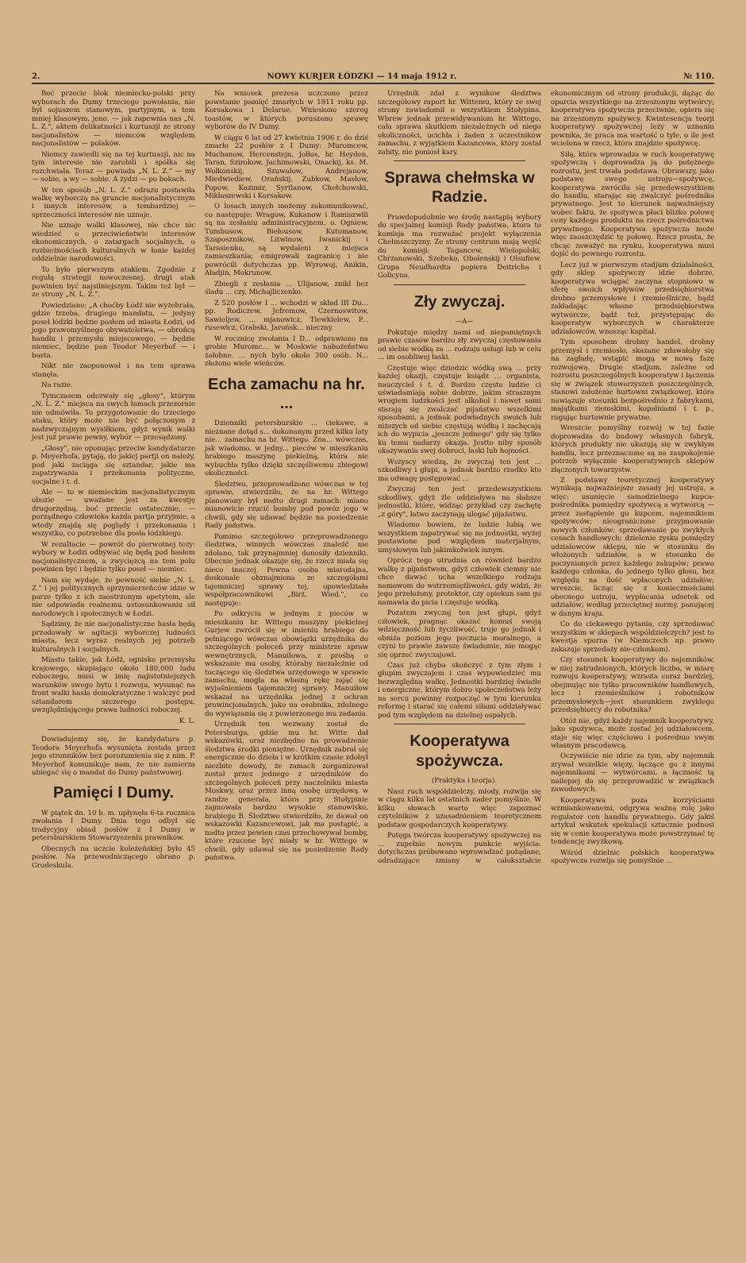2. NOWY KURJER ŁÓDZKI — 14 maja 1912 r. № 110.
Boć przecie blok niemiecko-polski przy wyborach do Dumy trzeciego powołania, nie był sojuszem stanowym, partyjnym, a tem mniej klasowym, jeno, — jak zapewnia nas „N. L. Z.", aktem delikatności i kurtuazji ze strony nacjonalistów — niemców względem nacjonalistów — polaków.
Niemcy zawiedli się na tej kurtuazji, nic na tym interesie nie zarobili i spółka się rozchwiała. Teraz — powiada „N. L. Z." — my — sobie, a wy — sobie. A żydzi — po bokach.
W ten sposób „N. L. Z." odrazu postawiła walkę wyborczą na gruncie nacjonalistycznym i innych interesów, a tembardziej — sprzeczności interesów nie uznaje.
Nie uznaje walki klasowej, nie chce nic wiedzieć o przeciwieństwie interesów ekonomicznych, o zatargach socjalnych, o rozbieżnościach kulturalnych w łonie każdej oddzielnie narodowości.
To było pierwszym atakiem. Zgodnie z regułą strategji nowoczesnej, drugi atak powinien być najsilniejszym. Takim też był — ze strony „N. L. Z.".
Powiedziano: „A choćby Łódź nie wyżebrała, gdzie trzeba, drugiego mandatu, — jedyny poseł łódzki będzie posłem od miasta Łodzi, od jego prawomyślnego obywatelstwa, — obrońcą handlu i przemysłu miejscowego, — będzie niemiec, będzie pan Teodor Meyerhof — i basta.
Nikt nie zaoponował i na tem sprawa stanęła.
Na razie.
Tymczasem odezwały się „głosy", którym „N. L. Z." miejsca na swych łamach przezornie nie odmówiła. To przygotowanie do trzeciego ataku, który może nie być połączonym z nadzwyczajnym wysiłkiem, gdyż wynik walki jest już prawie pewny, wybór — przesądzony.
„Głosy", nie oponując przeciw kandydaturze p. Meyerhofa, pytają, do jakiej partji on należy, pod jaki zaciąga się sztandar, jakie ma zapatrywania i przekonania polityczne, socjalne i t. d.
Ale — to w niemieckim nacjonalistycznym obozie — uważane jest za kwestję drugorzędną, boć przecie ostatecznie, — porządnego człowieka każda partja przyjmie, a wtedy znajdą się poglądy i przekonania i wszystko, co potrzebne dla posła łódzkiego.
W rezultacie — powrót do pierwotnej tezy: wybory w Łodzi odbywać się będą pod hasłem nacjonalistycznem, a zwycięzcą na tem polu powinien być i będzie tylko poseł — niemiec.
Nam się wydaje, że pewność siebie „N. L. Z." i jej politycznych sprzymierzeńców idzie w parze tylko z ich zaostrzonym apetytem, ale nie odpowiada realnemu ustosunkowaniu sił narodowych i społecznych w Łodzi.
Sądzimy, że nie nacjonalistyczne hasła będą przodowały w agitacji wyborczej ludności miasta, lecz wyraz realnych jej potrzeb kulturalnych i socjalnych.
Miasto takie, jak Łódź, ognisko przemysłu krajowego, skupiające około 180,000 ludu roboczego, musi w imię najistotniejszych warunków swego bytu i rozwoju, wysunąć na front walki hasła demokratyczne i walczyć pod sztandarem szczerego postępu, uwzględniającego prawa ludności roboczej.
K. L.
Dowiadujemy się, że kandydatura p. Teodora Meyerhofa wysunięta została przez jego stronników bez porozumienia się z nim. P. Meyerhof komunikuje nam, że nie zamierza ubiegać się o mandat do Dumy państwowej.
Pamięci I Dumy.
W piątek dn. 10 b. m. upłynęła 6-ta rocznica zwołania I Dumy. Dnia tego odbył się tradycyjny obiad posłów z I Dumy w petersburskiem Stowarzyszeniu prawników.
Obecnych na uczcie koleżeńskiej było 45 posłów. Na przewodniczącego obrano p. Grodeskula.
Na wniosek prezesa uczczono przez powstanie pamięć zmarłych w 1911 roku pp. Korsakowa i Delarue. Wniesiono szereg toastów, w których poruszano sprawę wyborów do IV Dumy.
W ciągu 6 lat od 27 kwietnia 1906 r. do dziś zmarło 22 posłów z I Dumy: Muromcew, Muchanow, Hercenstejn, Jołłos, hr. Heyden, Taran, Szirokow, Jachimowski, Onackij, ks. M. Wołkonskij, Szuwałow, Andrejanow, Miedwiediew, Orańskij, Zubkow, Masłow, Popow, Kazimir, Syrtlanow, Chełchowski, Mikłaszewski i Korsakow.
O losach innych możemy zakomunikować, co następuje: Wragow, Kukanow i Ramiszwili są na zesłaniu administracyjnem, o. Ogniew, Tumbusow, Biełousow, Kutomanow, Szaposznikow, Litwinow, Iwanickij i Tarasienko, są wydaleni z miejsca zamieszkania; emigrowali zagranicę i nie powrócili dotychczas pp. Wyrowoj, Anikin, Aładjin, Mokrunow.
Zbiegli z zesłania ... Ulijanow, znikł bez śladu ... czy, Michajliczenko.
Z 520 posłów I ... wchodzi w skład III Du... pp. Rodiczew, Jefremow, Czernoswitow, Sawieljew, ... mjanowicz, Tiewkielew, P... rusewicz, Grabski, Jarońsk... nieczny.
W rocznicę zwołania I D... odprawiono na grobie Muromc... w Moskwie nabożeństwo żałobne. ... nych było około 300 osób. N... złożono wiele wieńców.
Echa zamachu na hr. ...
Dzienniki petersburskie ... ciekawe, a nieznane dotąd s... dokonanym przed kilku laty nie... zamachu na hr. Wittego. Zna... wówczas, jak wiadomo, w jedny... pieców w mieszkaniu hrabiego maszynę piekielną, która nie wybuchła tylko dzięki szczęśliwemu zbiegowi okoliczności.
Śledztwo, przeprowadzone wówczas w tej sprawie, stwierdziło, że na hr. Wittego planowany był nadto drugi zamach: miano mianowicie rzucić bomby pod powóz jego w chwili, gdy się udawać będzie na posiedzenie Rady państwa.
Pomimo szczegółowo przeprowadzonego śledztwa, winnych wówczas znaleźć nie zdołano, tak przynajmniej donosiły dzienniki. Obecnie jednak okazuje się, że rzecz miała się nieco inaczej. Pewna osoba miarodajna, doskonale obznajmiona ze szczegółami tajemniczej sprawy tej, opowiedziała współpracownikowi „Birż. Wied.", co następuje:
Po odkryciu w jednym z pieców w mieszkaniu hr. Wittego maszyny piekielnej Gurjew zwrócił się w imieniu hrabiego do pełniącego wówczas obowiązki urzędnika do szczególnych poleceń przy ministrze spraw wewnętrznych, Manuiłowa, z prośbą o wskazanie mu osoby, któraby niezależnie od toczącego się śledztwa urzędowego w sprawie zamachu, mogła na własną rękę zająć się wyjaśnieniem tajemniczej sprawy. Manuiłow wskazał na urzędnika jednej z ochran prowincjonalnych, jako na osobnika, zdolnego do wywiązania się z powierzonego mu zadania.
Urzędnik ten wezwany został do Petersburga, gdzie mu hr. Witte dał wskazówki, oraz niezbędne na prowadzenie śledztwa środki pieniężne. Urzędnik zabrał się energicznie do dzieła i w krótkim czasie zdobył niezbite dowody, że zamach zorganizował został przez jednego z urzędników do szczególnych poleceń przy naczelniku miasta Moskwy, oraz przez inną osobę urzędową w randze generała, która przy Stołypinie zajmowała bardzo wysokie stanowisko, hrabiego B. Śledztwo stwierdziło, że dawał on wskazówki Kazancewowi, jak ma postąpić, a nadto przez pewien czas przechowywał bomby, które rzucone być miały w hr. Wittego w chwili, gdy udawał się na posiedzenie Rady państwa.
Urzędnik zdał z wyników śledztwa szczegółowy raport hr. Wittemu, który ze swej strony zawiadomił o wszystkiem Stołypina. Wbrew jednak przewidywaniom hr. Wittego, cała sprawa skutkiem niezależnych od niego okoliczności, ucichła i żaden z uczestników zamachu, z wyjątkiem Kazancewa, który został zabity, nie poniósł kary.
Sprawa chełmska w Radzie.
Prawdopodobnie we środę nastąpią wybory do specjalnej komisji Rady państwa, która to komisja ma rozważać projekt wyłączenia Chełmszczyzny. Ze strony centrum mają wejść do komisji: Tagancew, Wielopolski, Chrzanowski, Szebeko, Obolenskij i Olsufiew. Grupa Neudhardta popiera Deitricha i Golicyna.
Zły zwyczaj.
—A—
Pokutuje między nami od niepamiętnych prawie czasów bardzo zły zwyczaj częstowania od siebie wódką za ... rodzaju usługi lub w celu ... im osobliwej łaski.
Częstuje więc dziedzic wódką swą ... przy każdej okazji, częstuje ksiądz ... organista, nauczyciel i t. d. Bardzo często ludzie ci uświadamiają sobie dobrze, jakim strasznym wrogiem ludzkości jest alkohol i nawet sami starają się zwalczać pijaństwo wszelkimi sposobami, a jednak podwładnych swoich lub niższych od siebie częstują wódką i zachęcają ich do wypicia „jeszcze jednego" gdy się tylko ku temu nadarzy okazja. Jestto niby sposób okazywania swej dobroci, łaski lub hojności.
Wszyscy wiedzą, że zwyczaj ten jest ... szkodliwy i głupi, a jednak bardzo rzadko kto ma odwagę postępować ...
Zwyczaj ten jest przedewszystkiem szkodliwy, gdyż źle oddziaływa na słabsze jednostki, które, widząc przykład czy zachętę „z góry", łatwo zaczynają ulegać pijaństwu.
Wiadomo bowiem, że ludzie lubią we wszystkiem zapatrywać się na jednostki, wyżej postawione pod względem materjalnym, umysłowym lub jakimkolwiek innym.
Oprócz tego utrudnia on również bardzo walkę z pijaństwem, gdyż człowiek ciemny nie chce dawać ucha wszelkiego rodzaju namowom do wstrzemięźliwości, gdy widzi, że jego przełożony, protektor, czy opiekun sam go namawia do picia i częstuje wódką.
Pozatem zwyczaj ten jest głupi, gdyż człowiek, pragnąc okazać komuś swoją wdzięczność lub życzliwość, truje go jednak i obniża poziom jego poczucia moralnego, a czyni to prawie zawsze świadomie, nie mogąc się oprzeć zwyczajowi.
Czas już chyba skończyć z tym złym i głupim zwyczajem i czas wypowiedzieć mu bezwzględną walkę. Jednostki bardziej światłe i energiczne, którym dobro społeczeństwa leży na sercu powinny rozpocząć w tym kierunku reformę i starać się całemi siłami oddziaływać pod tym względem na dzielnej ospałych.
Kooperatywa spożywcza.
(Praktyka i teorja).
Nasz ruch współdzielczy, młody, rozwija się w ciągu kilku lat ostatnich nader pomyślnie. W kilku słowach warto więc zapoznać czytelników z uzasadnieniem teoretycznem podstaw gospodarczych kooperatywy.
Potęga twórcza kooperatywy spożywczej na ... zupełnie nowym punkcie wyjścia: dotychczas próbowano wprowadzać pożądane, odradzające zmiany w całokształcie ekonomicznym od strony produkcji, dążąc do oparcia wszystkiego na zrzeszonym wytwórcy; kooperatywa spożywcza przeciwnie, opiera się na zrzeszonym spożywcy. Kwintesencja teorji kooperatywy spożywczej leży w uznaniu pewnika, że praca ma wartość o tyle, o ile jest wcielona w rzecz, która znajdzie spożywcę.
Siłą, która wprowadza w ruch kooperatywę spożywczą i doprowadza ją do potężnego rozrostu, jest trwała podstawa. Obrawszy, jako podstawę swego ustroju—spożywcę, kooperatywa zwróciła się przedewszystkiem do handlu, starając się zwalczyć pośrednika prywatnego. Jest to kierunek najważniejszy wobec faktu, że spożywca płaci blizko połowę ceny każdego produktu na rzecz pośrednictwa prywatnego. Kooperatywa spożywcza może więc zaoszczędzić tę połowę. Rzecz prosta, że chcąc zaważyć na rynku, kooperatywa musi dojść do pewnego rozrostu.
Lecz już w pierwszym stadjum działalności, gdy sklep spożywczy idzie dobrze, kooperatywa wciągać zaczyna stopniowo w sferę swoich wpływów przedsiębiorstwa drobno przemysłowe i rzemieślnicze, bądź zakładając własne przedsiębiorstwa wytwórcze, bądź też, przystępując do kooperatyw wyborczych w charakterze udziałowców, wnosząc kapitał.
Tym sposobem drobny handel, drobny przemysł i rzemiosło, skazane zdawałoby się na zagładę, wstąpić mogą w nową fazę rozwojową. Drugie stadjum, zależne od rozrostu poszczególnych kooperatyw i łączenia się w związek stowarzyszeń poszczególnych, stanowi założenie hurtowni związkowej, która nawiązuje stosunki bezpośrednio z fabrykami, majątkami ziemskimi, kopalniami i t. p., rugując hurtownie prywatne.
Wreszcie pomyślny rozwój w tej fazie doprowadza do budowy własnych fabryk, których produkty nie ukazują się w zwykłym handlu, lecz przeznaczone są na zaspokojenie potrzeb wyłącznie kooperatywnych sklepów złączonych towarzystw.
Z podstawy teoretycznej kooperatywy wynikają najważniejsze zasady jej ustroju, a więc: usunięcie samodzielnego kupca-pośrednika pomiędzy spożywcą a wytwórcą — przez zastąpienie go kupcem, najemnikiem spożywców; nieograniczone przyjmowanie nowych członków; sprzedawanie po zwykłych cenach handlowych; dzielenie zysku pomiędzy udziałowców sklepu, nie w stosunku do włożonych udziałów, a w stosunku do poczynionych przez każdego zakupów; prawo każdego członka, do jednego tylko głosu, bez względu na ilość wpłaconych udziałów; wreszcie, licząc się z koniecznościami obecnego ustroju, wypłacania odsetek od udziałów; według przeciętnej normy, panującej w danym kraju.
Co do ciekawego pytania, czy sprzedawać wszystkim w sklepach wspóldzielczych? jest to kwestja sporna (w Niemczech np. prawo zakazuje sprzedaży nie-członkom).
Czy stosunek kooperatywy do najemników, w niej zatrudnionych, których liczba, w miarę rozwoju kooperatywy, wzrasta coraz bardziej, obejmując nie tylko pracowników handlowych, lecz i rzemieślników i robotników przemysłowych—jest stosunkiem zwykłego przedsiębiorcy do robotnika?
Otóż nie, gdyż każdy najemnik kooperatywy, jako spożywca, może zostać jej udziałowcem, staje się więc częściowo i pośrednio swym własnym pracodawcą.
Oczywiście nie idzie za tym, aby najemnik zrywał wszelkie więzy, łączące go z innymi najemnikami — wytwórcami, a łączność tą nailepiej da się przeprowadzić w związkach zawodowych.
Kooperatywa poza korzyściami wzmiankowanemi, odgrywa ważną rolę jako regulator cen handlu prywatnego. Gdy jakiś artykuł wskutek spekulacji sztucznie podnosi się w cenie kooperatywa może powstrzymać tę tendencję zwyżkową.
Wśród dzielnic polskich kooperatywa spożywcza rozwija się pomyślnie ...